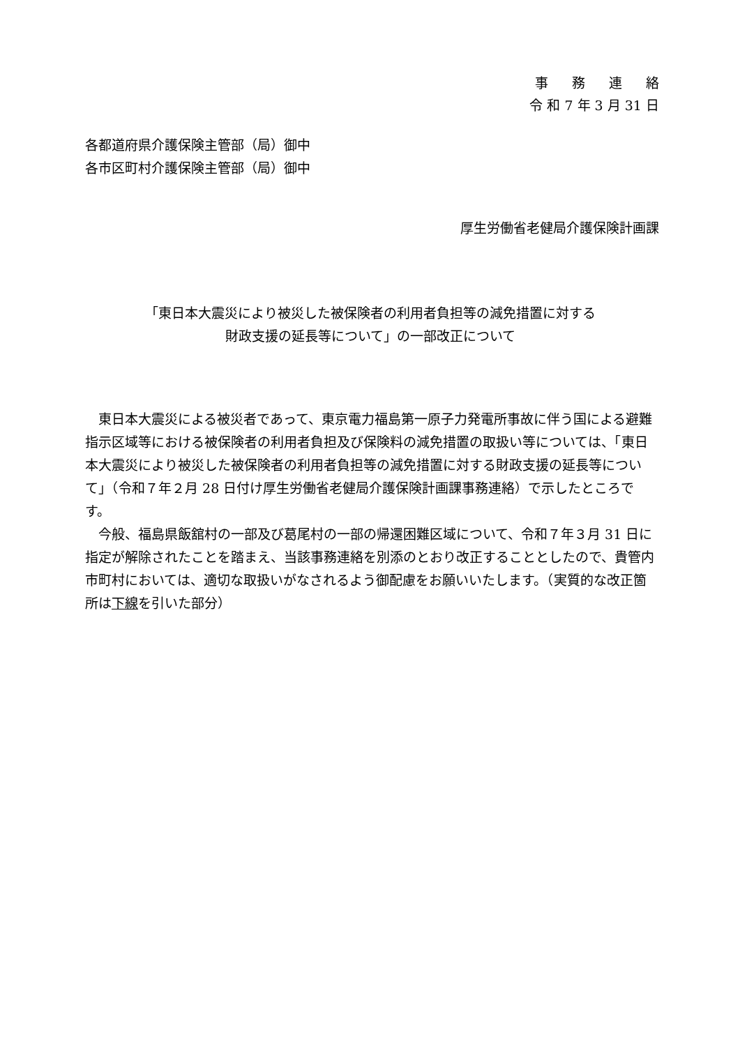事務連絡
令 和 7 年 3 月 31 日
各都道府県介護保険主管部（局）御中
各市区町村介護保険主管部（局）御中
厚生労働省老健局介護保険計画課
「東日本大震災により被災した被保険者の利用者負担等の減免措置に対する
財政支援の延長等について」の一部改正について
　東日本大震災による被災者であって、東京電力福島第一原子力発電所事故に伴う国による避難指示区域等における被保険者の利用者負担及び保険料の減免措置の取扱い等については、「東日本大震災により被災した被保険者の利用者負担等の減免措置に対する財政支援の延長等について」（令和７年２月 28 日付け厚生労働省老健局介護保険計画課事務連絡）で示したところです。
　今般、福島県飯舘村の一部及び葛尾村の一部の帰還困難区域について、令和７年３月 31 日に指定が解除されたことを踏まえ、当該事務連絡を別添のとおり改正することとしたので、貴管内市町村においては、適切な取扱いがなされるよう御配慮をお願いいたします。（実質的な改正箇所は下線を引いた部分）